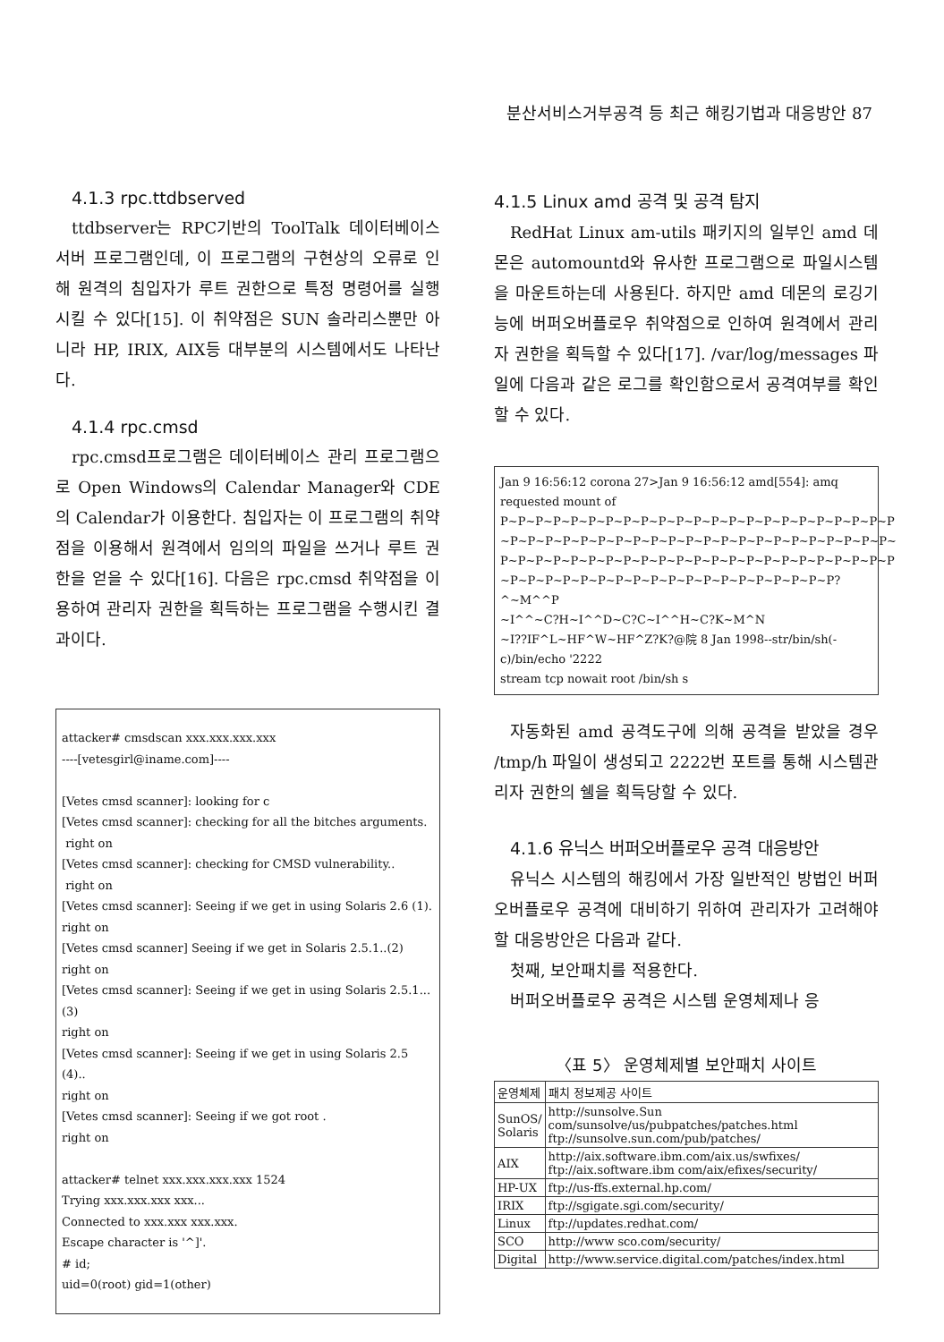분산서비스거부공격 등 최근 해킹기법과 대응방안 87
4.1.3 rpc.ttdbserved
ttdbserver는 RPC기반의 ToolTalk 데이터베이스 서버 프로그램인데, 이 프로그램의 구현상의 오류로 인해 원격의 침입자가 루트 권한으로 특정 명령어를 실행시킬 수 있다[15]. 이 취약점은 SUN 솔라리스뿐만 아니라 HP, IRIX, AIX등 대부분의 시스템에서도 나타난다.
4.1.4 rpc.cmsd
rpc.cmsd프로그램은 데이터베이스 관리 프로그램으로 Open Windows의 Calendar Manager와 CDE의 Calendar가 이용한다. 침입자는 이 프로그램의 취약점을 이용해서 원격에서 임의의 파일을 쓰거나 루트 권한을 얻을 수 있다[16]. 다음은 rpc.cmsd 취약점을 이용하여 관리자 권한을 획득하는 프로그램을 수행시킨 결과이다.
attacker# cmsdscan xxx.xxx.xxx.xxx
----[vetesgirl@iname.com]----
[Vetes cmsd scanner]: looking for c
[Vetes cmsd scanner]: checking for all the bitches arguments.
right on
[Vetes cmsd scanner]: checking for CMSD vulnerability..
right on
[Vetes cmsd scanner]: Seeing if we get in using Solaris 2.6 (1).
right on
[Vetes cmsd scanner] Seeing if we get in Solaris 2.5.1..(2)
right on
[Vetes cmsd scanner]: Seeing if we get in using Solaris 2.5.1...(3)
right on
[Vetes cmsd scanner]: Seeing if we get in using Solaris 2.5 (4)..
right on
[Vetes cmsd scanner]: Seeing if we got root .
right on
attacker# telnet xxx.xxx.xxx.xxx 1524
Trying xxx.xxx.xxx xxx...
Connected to xxx.xxx xxx.xxx.
Escape character is '^]'.
# id;
uid=0(root) gid=1(other)
4.1.5 Linux amd 공격 및 공격 탐지
RedHat Linux am-utils 패키지의 일부인 amd 데몬은 automountd와 유사한 프로그램으로 파일시스템을 마운트하는데 사용된다. 하지만 amd 데몬의 로깅기능에 버퍼오버플로우 취약점으로 인하여 원격에서 관리자 권한을 획득할 수 있다[17]. /var/log/messages 파일에 다음과 같은 로그를 확인함으로서 공격여부를 확인할 수 있다.
Jan 9 16:56:12 corona 27>Jan 9 16:56:12 amd[554]: amq requested mount of
P~P~P~P~P~P~P~P~P~P~P~P~P~P~P~P~P~P~P~P~P~P~P
~P~P~P~P~P~P~P~P~P~P~P~P~P~P~P~P~P~P~P~P~P~P~
P~P~P~P~P~P~P~P~P~P~P~P~P~P~P~P~P~P~P~P~P~P~P
~P~P~P~P~P~P~P~P~P~P~P~P~P~P~P~P~P~P~P?^~M^^P
~I^^~C?H~I^^D~C?C~I^^H~C?K~M^N
~I??IF^L~HF^W~HF^Z?K?@院 8 Jan 1998--str/bin/sh(-c)/bin/echo '2222
stream tcp nowait root /bin/sh s
자동화된 amd 공격도구에 의해 공격을 받았을 경우 /tmp/h 파일이 생성되고 2222번 포트를 통해 시스템관리자 권한의 쉘을 획득당할 수 있다.
4.1.6 유닉스 버퍼오버플로우 공격 대응방안
유닉스 시스템의 해킹에서 가장 일반적인 방법인 버퍼오버플로우 공격에 대비하기 위하여 관리자가 고려해야할 대응방안은 다음과 같다.
첫째, 보안패치를 적용한다.
버퍼오버플로우 공격은 시스템 운영체제나 응
〈표 5〉 운영체제별 보안패치 사이트
| 운영체제 | 패치 정보제공 사이트 |
| --- | --- |
| SunOS/ Solaris | http://sunsolve.Sun com/sunsolve/us/pubpatches/patches.html ftp://sunsolve.sun.com/pub/patches/ |
| AIX | http://aix.software.ibm.com/aix.us/swfixes/ ftp://aix.software.ibm com/aix/efixes/security/ |
| HP-UX | ftp://us-ffs.external.hp.com/ |
| IRIX | ftp://sgigate.sgi.com/security/ |
| Linux | ftp://updates.redhat.com/ |
| SCO | http://www sco.com/security/ |
| Digital | http://www.service.digital.com/patches/index.html |